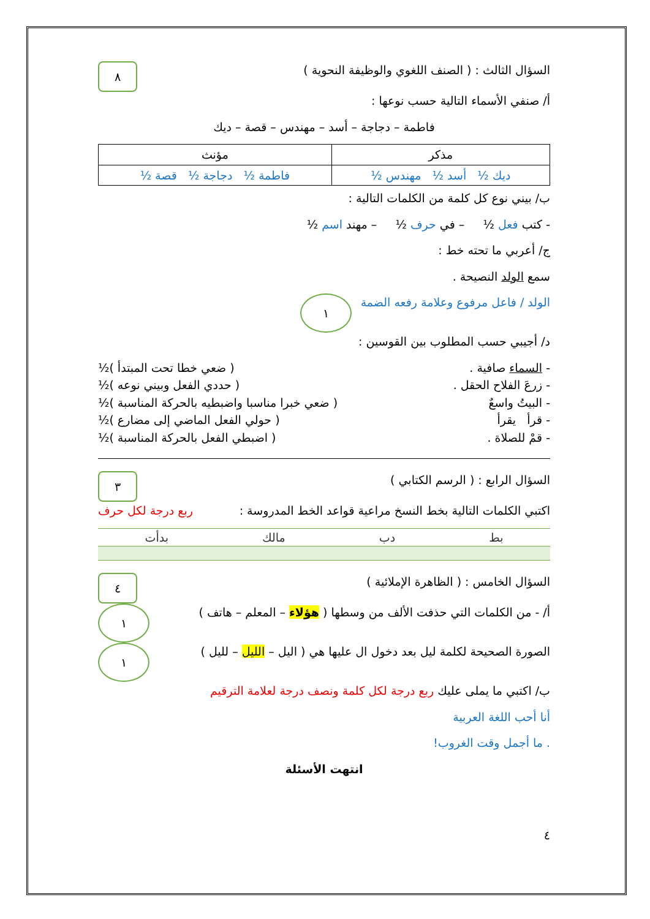السؤال الثالث : ( الصنف اللغوي والوظيفة النحوية )
٨
أ/ صنفي الأسماء التالية حسب نوعها :
فاطمة – دجاجة – أسد – مهندس – قصة – ديك
| مذكر | مؤنث |
| --- | --- |
| ديك ½ أسد ½ مهندس ½ | فاطمة ½ دجاجة ½ قصة ½ |
ب/ بيني نوع كل كلمة من الكلمات التالية :
- كتب فعل ½ – في حرف ½ – مهند اسم ½
ج/ أعربي ما تحته خط :
سمع الولد النصيحة .
الولد / فاعل مرفوع وعلامة رفعه الضمة
١
د/ أجيبي حسب المطلوب بين القوسين :
- السماء صافية . ( ضعي خطا تحت المبتدأ )½
- زرعَ الفلاح الحقل . ( حددي الفعل وبيني نوعه )½
- البيتُ واسعٌ ( ضعي خبرا مناسبا واضبطيه بالحركة المناسبة )½
- قرأ يقرأ ( حولي الفعل الماضي إلى مضارع )½
- قمْ للصلاة . ( اضبطي الفعل بالحركة المناسبة )½
السؤال الرابع : ( الرسم الكتابي )
٣
اكتبي الكلمات التالية بخط النسخ مراعية قواعد الخط المدروسة :
ربع درجة لكل حرف
بط دب مالك بدأت
السؤال الخامس : ( الظاهرة الإملائية )
٤
أ/ - من الكلمات التي حذفت الألف من وسطها ( هؤلاء – المعلم – هاتف )
١
الصورة الصحيحة لكلمة ليل بعد دخول ال عليها هي ( اليل – الليل – لليل )
١
ب/ اكتبي ما يملى عليك ربع درجة لكل كلمة ونصف درجة لعلامة الترقيم
أنا أحب اللغة العربية
. ما أجمل وقت الغروب!
انتهت الأسئلة
٤